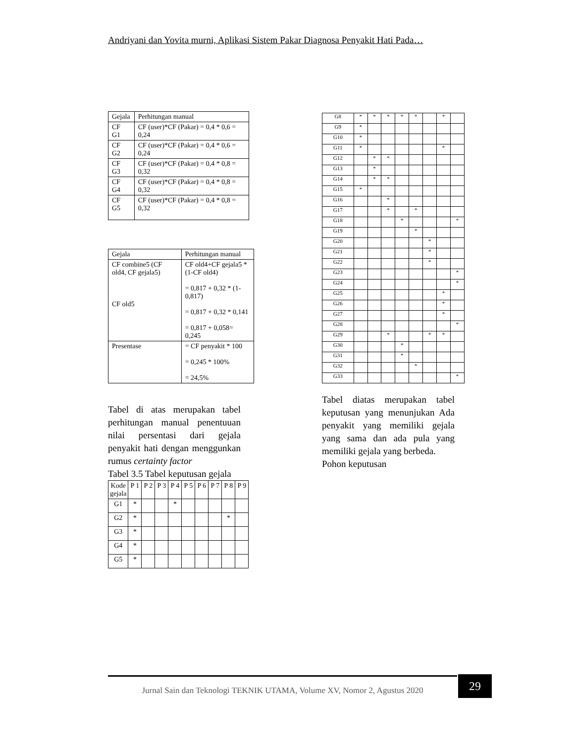Andriyani dan Yovita murni, Aplikasi Sistem Pakar Diagnosa Penyakit Hati Pada…
| Gejala | Perhitungan manual |
| --- | --- |
| CF G1 | CF (user)*CF (Pakar) = 0,4 * 0,6 = 0,24 |
| CF G2 | CF (user)*CF (Pakar) = 0,4 * 0,6 = 0,24 |
| CF G3 | CF (user)*CF (Pakar) = 0,4 * 0,8 = 0,32 |
| CF G4 | CF (user)*CF (Pakar) = 0,4 * 0,8 = 0,32 |
| CF G5 | CF (user)*CF (Pakar) = 0,4 * 0,8 = 0,32 |
| Gejala | Perhitungan manual |
| --- | --- |
| CF combine5 (CF old4, CF gejala5) CF old5 | CF old4+CF gejala5 *(1-CF old4) = 0,817 + 0,32 * (1-0,817) = 0,817 + 0,32 * 0,141 = 0,817 + 0,058= 0,245 |
| Presentase | = CF penyakit * 100 = 0,245 * 100% = 24,5% |
Tabel di atas merupakan tabel perhitungan manual penentuuan nilai persentasi dari gejala penyakit hati dengan menggunkan rumus certainty factor
Tabel 3.5 Tabel keputusan gejala
| Kode gejala | P 1 | P 2 | P 3 | P 4 | P 5 | P 6 | P 7 | P 8 | P 9 |
| --- | --- | --- | --- | --- | --- | --- | --- | --- | --- |
| G1 | * | | | * | | | | | |
| G2 | * | | | | | | | * | |
| G3 | * | | | | | | | | |
| G4 | * | | | | | | | | |
| G5 | * | | | | | | | | |
| G8 | * | * | * | * | * | | * | |
| G9 | * | | | | | | | |
| G10 | * | | | | | | | |
| G11 | * | | | | | | * | |
| G12 | | * | * | | | | | |
| G13 | | * | | | | | | |
| G14 | | * | * | | | | | |
| G15 | * | | | | | | | |
| G16 | | | * | | | | | |
| G17 | | | * | | * | | | |
| G18 | | | | * | | | | * |
| G19 | | | | | * | | | |
| G20 | | | | | | * | | |
| G21 | | | | | | * | | |
| G22 | | | | | | * | | |
| G23 | | | | | | | | * |
| G24 | | | | | | | | * |
| G25 | | | | | | | * | |
| G26 | | | | | | | * | |
| G27 | | | | | | | * | |
| G28 | | | | | | | | * |
| G29 | | | * | | | * | * | |
| G30 | | | | * | | | | |
| G31 | | | | * | | | | |
| G32 | | | | | * | | | |
| G33 | | | | | | | | * |
Tabel diatas merupakan tabel keputusan yang menunjukan Ada penyakit yang memiliki gejala yang sama dan ada pula yang memiliki gejala yang berbeda.
Pohon keputusan
Jurnal Sain dan Teknologi TEKNIK UTAMA, Volume XV, Nomor 2, Agustus 2020
29